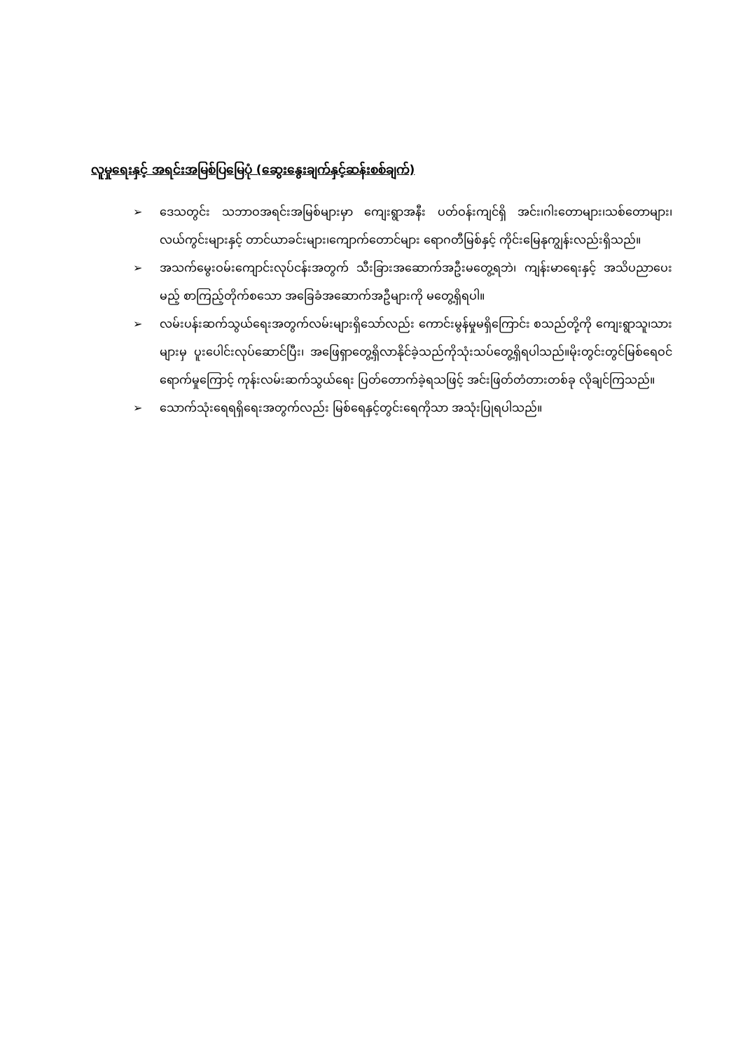လူမှုရေးနှင့် အရင်းအမြစ်ပြမြေပုံ (ဆွေးနွေးချက်နှင့်ဆန်းစစ်ချက်)
➢ ဒေသတွင်း သဘာဝအရင်းအမြစ်များမှာ ကျေးရွာအနီး ပတ်ဝန်းကျင်ရှိ အင်း၊ဂါးတောများ၊သစ်တောများ၊လယ်ကွင်းများနှင့် တာင်ယာခင်းများ၊ကျောက်တောင်များ ရောဂတီမြစ်နှင့် ကိုင်းမြေနုကျွန်းလည်းရှိသည်။
➢ အသက်မွေးဝမ်းကျောင်းလုပ်ငန်းအတွက် သီးခြားအဆောက်အဦးမတွေ့ရဘဲ၊ ကျန်းမာရေးနှင့် အသိပညာပေးမည့် စာကြည့်တိုက်စသော အခြေခံအဆောက်အဦများကို မတွေ့ရှိရပါ။
➢ လမ်းပန်းဆက်သွယ်ရေးအတွက်လမ်းများရှိသော်လည်း ကောင်းမွန်မှုမရှိကြောင်း စသည်တို့ကို ကျေးရွာသူ၊သားများမှ ပူးပေါင်းလုပ်ဆောင်ပြီး၊ အဖြေရှာတွေ့ရှိလာနိုင်ခဲ့သည်ကိုသုံးသပ်တွေ့ရှိရပါသည်။မိုးတွင်းတွင်မြစ်ရေဝင်ရောက်မှုကြောင့် ကုန်းလမ်းဆက်သွယ်ရေး ပြတ်တောက်ခဲ့ရသဖြင့် အင်းဖြတ်တံတားတစ်ခု လိုချင်ကြသည်။
➢ သောက်သုံးရေရရှိရေးအတွက်လည်း မြစ်ရေနှင့်တွင်းရေကိုသာ အသုံးပြုရပါသည်။